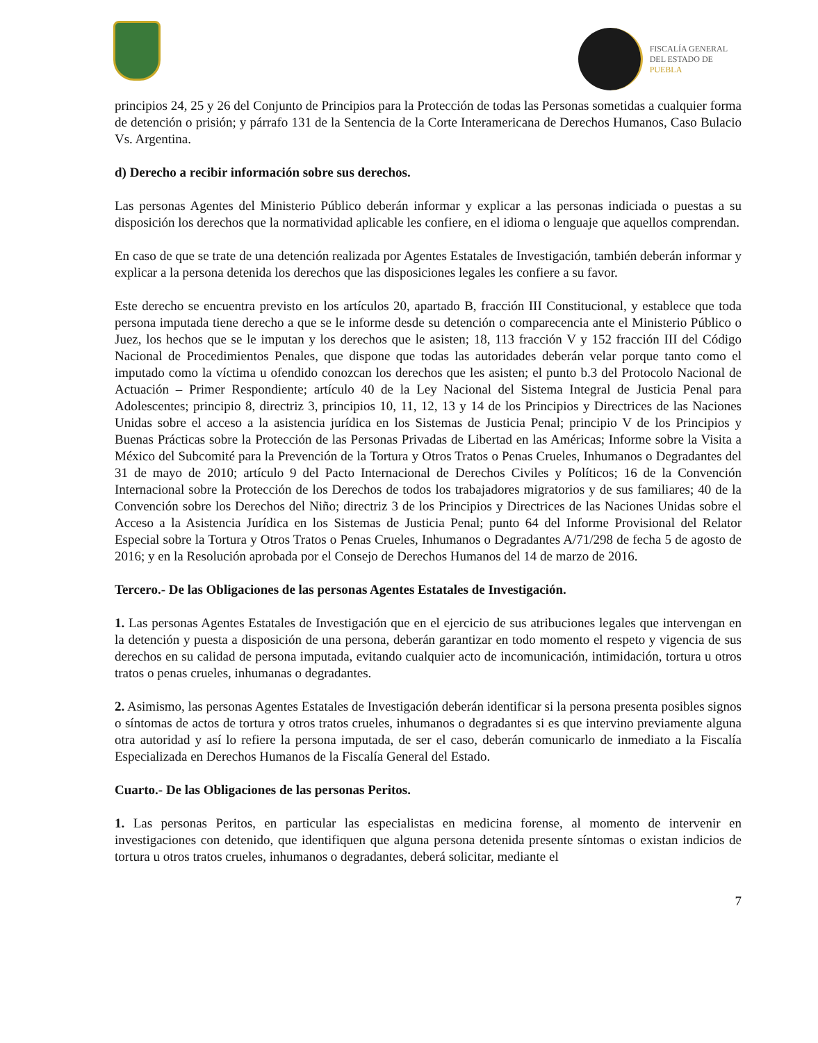FISCALÍA GENERAL
DEL ESTADO DE
PUEBLA
principios 24, 25 y 26 del Conjunto de Principios para la Protección de todas las Personas sometidas a cualquier forma de detención o prisión; y párrafo 131 de la Sentencia de la Corte Interamericana de Derechos Humanos, Caso Bulacio Vs. Argentina.
d) Derecho a recibir información sobre sus derechos.
Las personas Agentes del Ministerio Público deberán informar y explicar a las personas indiciada o puestas a su disposición los derechos que la normatividad aplicable les confiere, en el idioma o lenguaje que aquellos comprendan.
En caso de que se trate de una detención realizada por Agentes Estatales de Investigación, también deberán informar y explicar a la persona detenida los derechos que las disposiciones legales les confiere a su favor.
Este derecho se encuentra previsto en los artículos 20, apartado B, fracción III Constitucional, y establece que toda persona imputada tiene derecho a que se le informe desde su detención o comparecencia ante el Ministerio Público o Juez, los hechos que se le imputan y los derechos que le asisten; 18, 113 fracción V y 152 fracción III del Código Nacional de Procedimientos Penales, que dispone que todas las autoridades deberán velar porque tanto como el imputado como la víctima u ofendido conozcan los derechos que les asisten; el punto b.3 del Protocolo Nacional de Actuación – Primer Respondiente; artículo 40 de la Ley Nacional del Sistema Integral de Justicia Penal para Adolescentes; principio 8, directriz 3, principios 10, 11, 12, 13 y 14 de los Principios y Directrices de las Naciones Unidas sobre el acceso a la asistencia jurídica en los Sistemas de Justicia Penal; principio V de los Principios y Buenas Prácticas sobre la Protección de las Personas Privadas de Libertad en las Américas; Informe sobre la Visita a México del Subcomité para la Prevención de la Tortura y Otros Tratos o Penas Crueles, Inhumanos o Degradantes del 31 de mayo de 2010; artículo 9 del Pacto Internacional de Derechos Civiles y Políticos; 16 de la Convención Internacional sobre la Protección de los Derechos de todos los trabajadores migratorios y de sus familiares; 40 de la Convención sobre los Derechos del Niño; directriz 3 de los Principios y Directrices de las Naciones Unidas sobre el Acceso a la Asistencia Jurídica en los Sistemas de Justicia Penal; punto 64 del Informe Provisional del Relator Especial sobre la Tortura y Otros Tratos o Penas Crueles, Inhumanos o Degradantes A/71/298 de fecha 5 de agosto de 2016; y en la Resolución aprobada por el Consejo de Derechos Humanos del 14 de marzo de 2016.
Tercero.- De las Obligaciones de las personas Agentes Estatales de Investigación.
1. Las personas Agentes Estatales de Investigación que en el ejercicio de sus atribuciones legales que intervengan en la detención y puesta a disposición de una persona, deberán garantizar en todo momento el respeto y vigencia de sus derechos en su calidad de persona imputada, evitando cualquier acto de incomunicación, intimidación, tortura u otros tratos o penas crueles, inhumanas o degradantes.
2. Asimismo, las personas Agentes Estatales de Investigación deberán identificar si la persona presenta posibles signos o síntomas de actos de tortura y otros tratos crueles, inhumanos o degradantes si es que intervino previamente alguna otra autoridad y así lo refiere la persona imputada, de ser el caso, deberán comunicarlo de inmediato a la Fiscalía Especializada en Derechos Humanos de la Fiscalía General del Estado.
Cuarto.- De las Obligaciones de las personas Peritos.
1. Las personas Peritos, en particular las especialistas en medicina forense, al momento de intervenir en investigaciones con detenido, que identifiquen que alguna persona detenida presente síntomas o existan indicios de tortura u otros tratos crueles, inhumanos o degradantes, deberá solicitar, mediante el
7